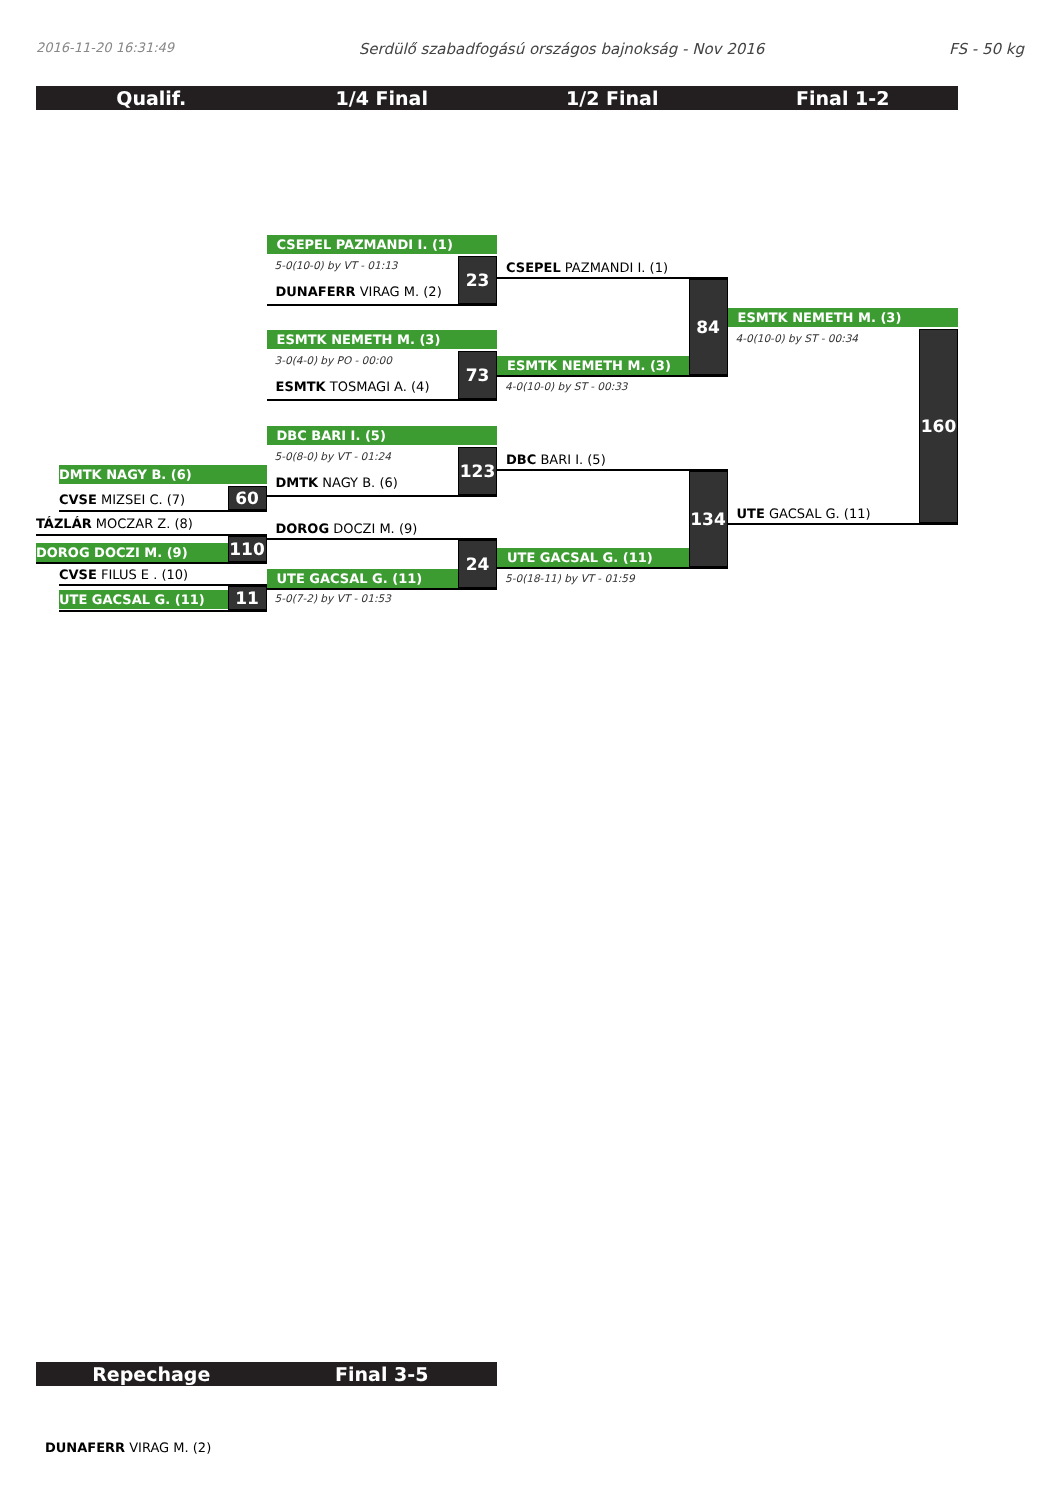2016-11-20 16:31:49 Serdülő szabadfogású országos bajnokság - Nov 2016 FS - 50 kg
Qualif. 1/4 Final 1/2 Final Final 1-2
DMTK NAGY B. (6)
CVSE MIZSEI C. (7)
60
TÁZLÁR MOCZAR Z. (8)
DOROG DOCZI M. (9)
110
CVSE FILUS E . (10)
UTE GACSAL G. (11)
11
CSEPEL PAZMANDI I. (1)
5-0(10-0) by VT - 01:13
DUNAFERR VIRAG M. (2)
23
ESMTK NEMETH M. (3)
3-0(4-0) by PO - 00:00
ESMTK TOSMAGI A. (4)
73
DBC BARI I. (5)
5-0(8-0) by VT - 01:24
DMTK NAGY B. (6)
123
DOROG DOCZI M. (9)
UTE GACSAL G. (11)
24
5-0(7-2) by VT - 01:53
CSEPEL PAZMANDI I. (1)
ESMTK NEMETH M. (3)
84
4-0(10-0) by ST - 00:33
DBC BARI I. (5)
UTE GACSAL G. (11)
134
5-0(18-11) by VT - 01:59
ESMTK NEMETH M. (3)
4-0(10-0) by ST - 00:34
UTE GACSAL G. (11)
160
Repechage Final 3-5
DUNAFERR VIRAG M. (2)